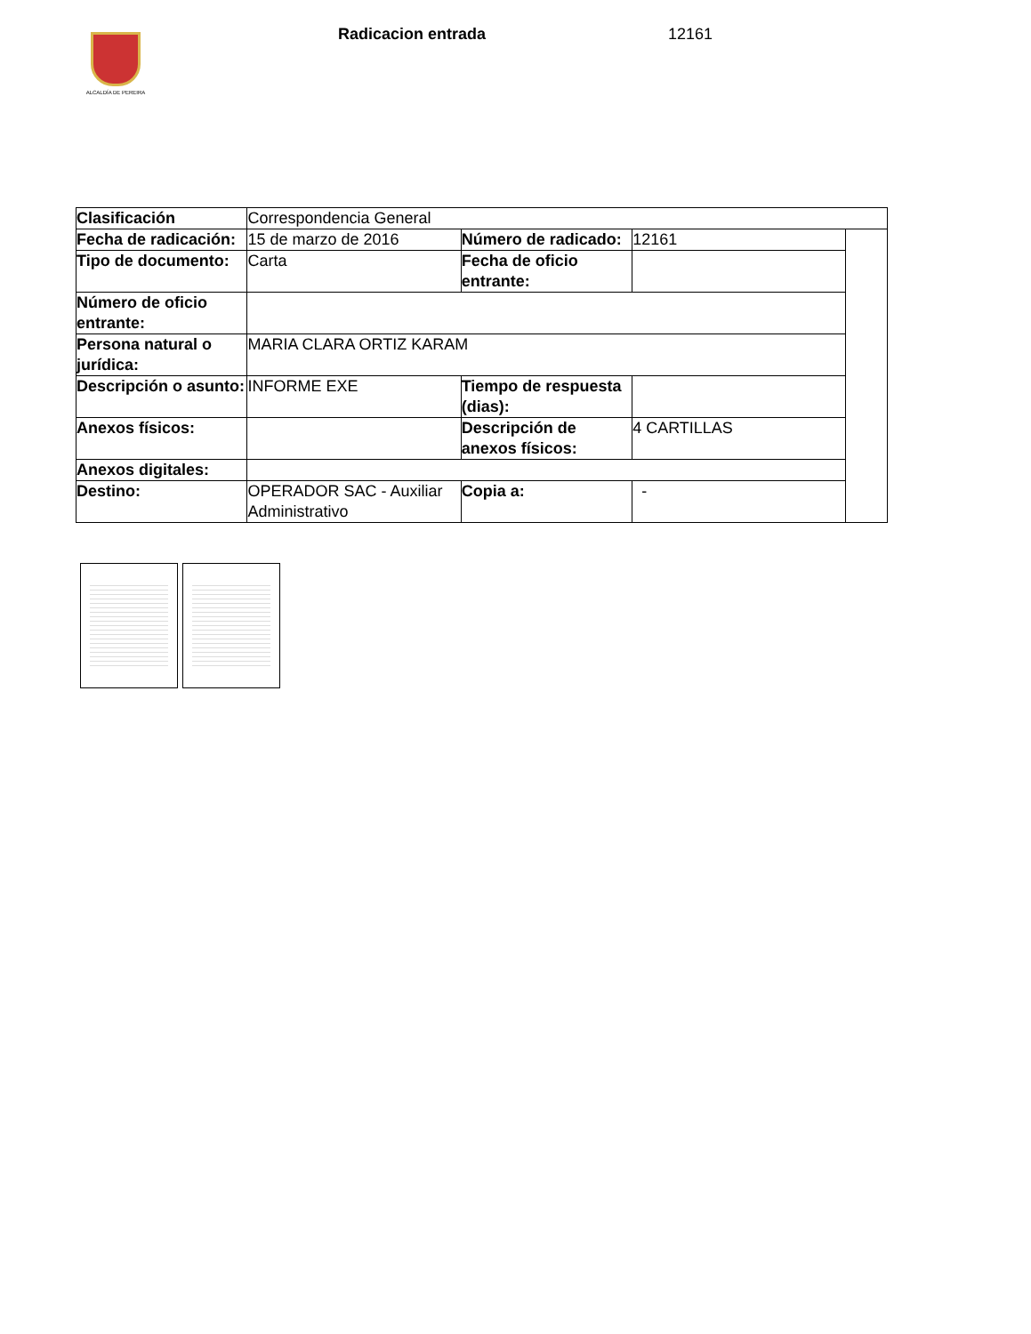ALCALDÍA DE PEREIRA
Radicacion entrada 12161
| Clasificación | Correspondencia General | | | |
| Fecha de radicación: | 15 de marzo de 2016 | Número de radicado: | 12161 | |
| Tipo de documento: | Carta | Fecha de oficio entrante: | | |
| Número de oficio entrante: | | | | |
| Persona natural o jurídica: | MARIA CLARA ORTIZ KARAM | | | |
| Descripción o asunto: | INFORME EXE | Tiempo de respuesta (dias): | | |
| Anexos físicos: | | Descripción de anexos físicos: | 4 CARTILLAS | |
| Anexos digitales: | | | | |
| Destino: | OPERADOR SAC - Auxiliar Administrativo | Copia a: | - | |